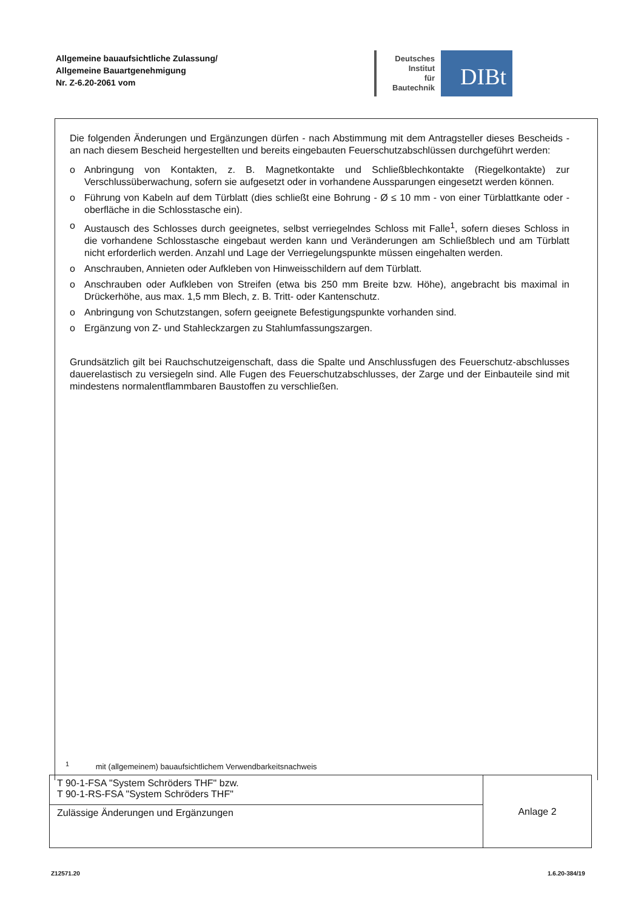Allgemeine bauaufsichtliche Zulassung/
Allgemeine Bauartgenehmigung
Nr. Z-6.20-2061 vom
Deutsches
Institut
für
Bautechnik
DIBt
Die folgenden Änderungen und Ergänzungen dürfen - nach Abstimmung mit dem Antragsteller dieses Bescheids - an nach diesem Bescheid hergestellten und bereits eingebauten Feuerschutzabschlüssen durchgeführt werden:
o Anbringung von Kontakten, z. B. Magnetkontakte und Schließblechkontakte (Riegelkontakte) zur Verschlussüberwachung, sofern sie aufgesetzt oder in vorhandene Aussparungen eingesetzt werden können.
o Führung von Kabeln auf dem Türblatt (dies schließt eine Bohrung - Ø ≤ 10 mm - von einer Türblattkante oder -oberfläche in die Schlosstasche ein).
o Austausch des Schlosses durch geeignetes, selbst verriegelndes Schloss mit Falle<sup>1</sup>, sofern dieses Schloss in die vorhandene Schlosstasche eingebaut werden kann und Veränderungen am Schließblech und am Türblatt nicht erforderlich werden. Anzahl und Lage der Verriegelungspunkte müssen eingehalten werden.
o Anschrauben, Annieten oder Aufkleben von Hinweisschildern auf dem Türblatt.
o Anschrauben oder Aufkleben von Streifen (etwa bis 250 mm Breite bzw. Höhe), angebracht bis maximal in Drückerhöhe, aus max. 1,5 mm Blech, z. B. Tritt- oder Kantenschutz.
o Anbringung von Schutzstangen, sofern geeignete Befestigungspunkte vorhanden sind.
o Ergänzung von Z- und Stahleckzargen zu Stahlumfassungszargen.
Grundsätzlich gilt bei Rauchschutzeigenschaft, dass die Spalte und Anschlussfugen des Feuerschutz-abschlusses dauerelastisch zu versiegeln sind. Alle Fugen des Feuerschutzabschlusses, der Zarge und der Einbauteile sind mit mindestens normalentflammbaren Baustoffen zu verschließen.
<sup>1</sup> mit (allgemeinem) bauaufsichtlichem Verwendbarkeitsnachweis
| T 90-1-FSA "System Schröders THF" bzw. T 90-1-RS-FSA "System Schröders THF" | Anlage 2 |
| Zulässige Änderungen und Ergänzungen | |
Z12571.20 1.6.20-384/19